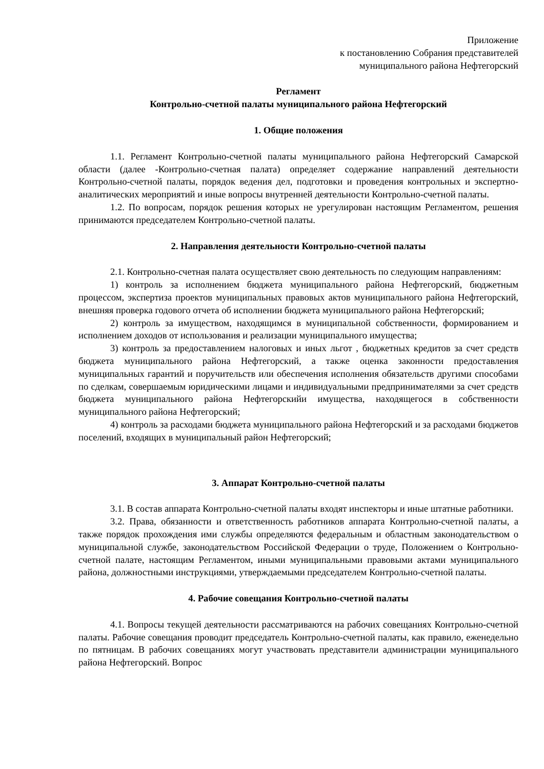Приложение
к постановлению Собрания представителей
муниципального района Нефтегорский
Регламент
Контрольно-счетной палаты муниципального района Нефтегорский
1. Общие положения
1.1. Регламент Контрольно-счетной палаты муниципального района Нефтегорский Самарской области (далее -Контрольно-счетная палата) определяет содержание направлений деятельности Контрольно-счетной палаты, порядок ведения дел, подготовки и проведения контрольных и экспертно-аналитических мероприятий и иные вопросы внутренней деятельности Контрольно-счетной палаты.
1.2. По вопросам, порядок решения которых не урегулирован настоящим Регламентом, решения принимаются председателем Контрольно-счетной палаты.
2. Направления деятельности Контрольно-счетной палаты
2.1. Контрольно-счетная палата осуществляет свою деятельность по следующим направлениям:
1) контроль за исполнением бюджета муниципального района Нефтегорский, бюджетным процессом, экспертиза проектов муниципальных правовых актов муниципального района Нефтегорский, внешняя проверка годового отчета об исполнении бюджета муниципального района Нефтегорский;
2) контроль за имуществом, находящимся в муниципальной собственности, формированием и исполнением доходов от использования и реализации муниципального имущества;
3) контроль за предоставлением налоговых и иных льгот , бюджетных кредитов за счет средств бюджета муниципального района Нефтегорский, а также оценка законности предоставления муниципальных гарантий и поручительств или обеспечения исполнения обязательств другими способами по сделкам, совершаемым юридическими лицами и индивидуальными предпринимателями за счет средств бюджета муниципального района Нефтегорскийи имущества, находящегося в собственности муниципального района Нефтегорский;
4) контроль за расходами бюджета муниципального района Нефтегорский и за расходами бюджетов поселений, входящих в муниципальный район Нефтегорский;
3. Аппарат Контрольно-счетной палаты
3.1. В состав аппарата Контрольно-счетной палаты входят инспекторы и иные штатные работники.
3.2. Права, обязанности и ответственность работников аппарата Контрольно-счетной палаты, а также порядок прохождения ими службы определяются федеральным и областным законодательством о муниципальной службе, законодательством Российской Федерации о труде, Положением о Контрольно-счетной палате, настоящим Регламентом, иными муниципальными правовыми актами муниципального района, должностными инструкциями, утверждаемыми председателем Контрольно-счетной палаты.
4. Рабочие совещания Контрольно-счетной палаты
4.1. Вопросы текущей деятельности рассматриваются на рабочих совещаниях Контрольно-счетной палаты. Рабочие совещания проводит председатель Контрольно-счетной палаты, как правило, еженедельно по пятницам. В рабочих совещаниях могут участвовать представители администрации муниципального района Нефтегорский. Вопрос